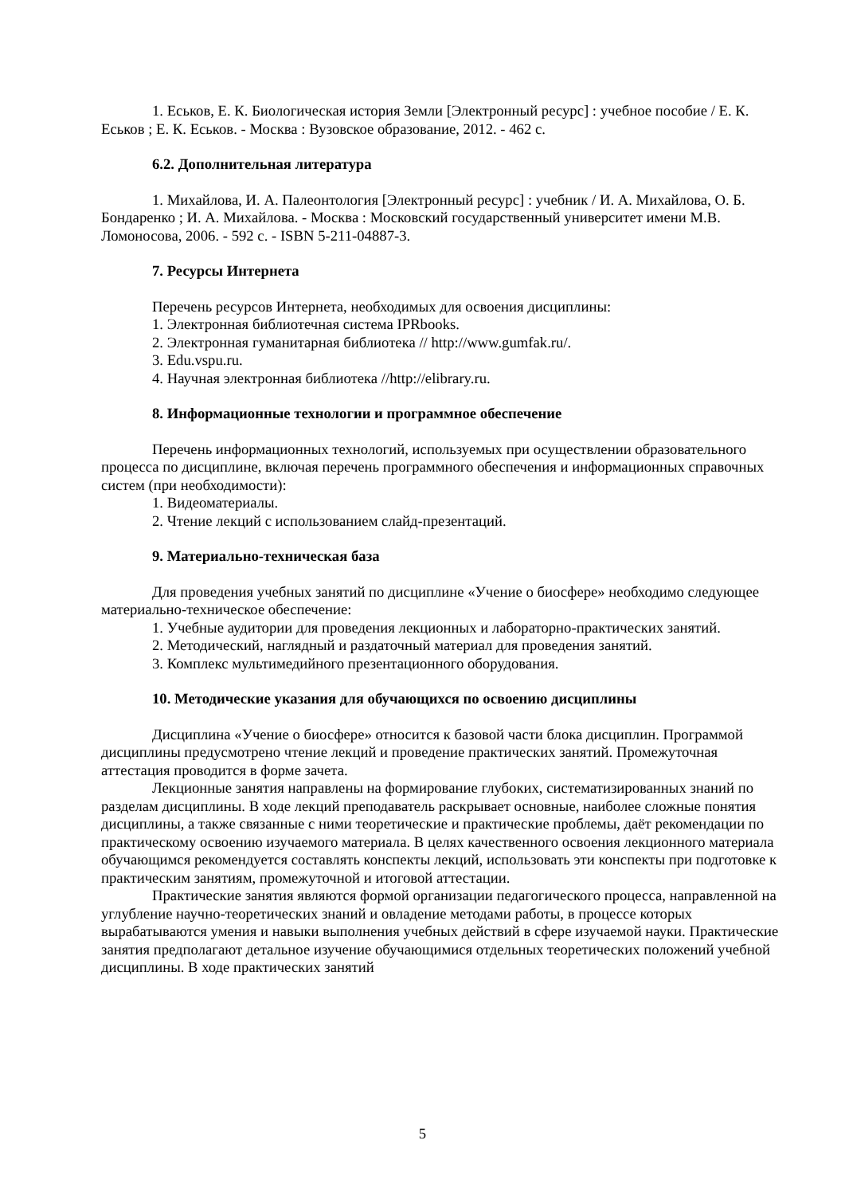1. Еськов, Е. К. Биологическая история Земли [Электронный ресурс] : учебное пособие / Е. К. Еськов ; Е. К. Еськов. - Москва : Вузовское образование, 2012. - 462 с.
6.2. Дополнительная литература
1. Михайлова, И. А. Палеонтология [Электронный ресурс] : учебник / И. А. Михайлова, О. Б. Бондаренко ; И. А. Михайлова. - Москва : Московский государственный университет имени М.В. Ломоносова, 2006. - 592 с. - ISBN 5-211-04887-3.
7. Ресурсы Интернета
Перечень ресурсов Интернета, необходимых для освоения дисциплины:
1. Электронная библиотечная система IPRbooks.
2. Электронная гуманитарная библиотека // http://www.gumfak.ru/.
3. Edu.vspu.ru.
4. Научная электронная библиотека //http://elibrary.ru.
8. Информационные технологии и программное обеспечение
Перечень информационных технологий, используемых при осуществлении образовательного процесса по дисциплине, включая перечень программного обеспечения и информационных справочных систем (при необходимости):
1. Видеоматериалы.
2. Чтение лекций с использованием слайд-презентаций.
9. Материально-техническая база
Для проведения учебных занятий по дисциплине «Учение о биосфере» необходимо следующее материально-техническое обеспечение:
1. Учебные аудитории для проведения лекционных и лабораторно-практических занятий.
2. Методический, наглядный и раздаточный материал для проведения занятий.
3. Комплекс мультимедийного презентационного оборудования.
10. Методические указания для обучающихся по освоению дисциплины
Дисциплина «Учение о биосфере» относится к базовой части блока дисциплин. Программой дисциплины предусмотрено чтение лекций и проведение практических занятий. Промежуточная аттестация проводится в форме зачета.
Лекционные занятия направлены на формирование глубоких, систематизированных знаний по разделам дисциплины. В ходе лекций преподаватель раскрывает основные, наиболее сложные понятия дисциплины, а также связанные с ними теоретические и практические проблемы, даёт рекомендации по практическому освоению изучаемого материала. В целях качественного освоения лекционного материала обучающимся рекомендуется составлять конспекты лекций, использовать эти конспекты при подготовке к практическим занятиям, промежуточной и итоговой аттестации.
Практические занятия являются формой организации педагогического процесса, направленной на углубление научно-теоретических знаний и овладение методами работы, в процессе которых вырабатываются умения и навыки выполнения учебных действий в сфере изучаемой науки. Практические занятия предполагают детальное изучение обучающимися отдельных теоретических положений учебной дисциплины. В ходе практических занятий
5